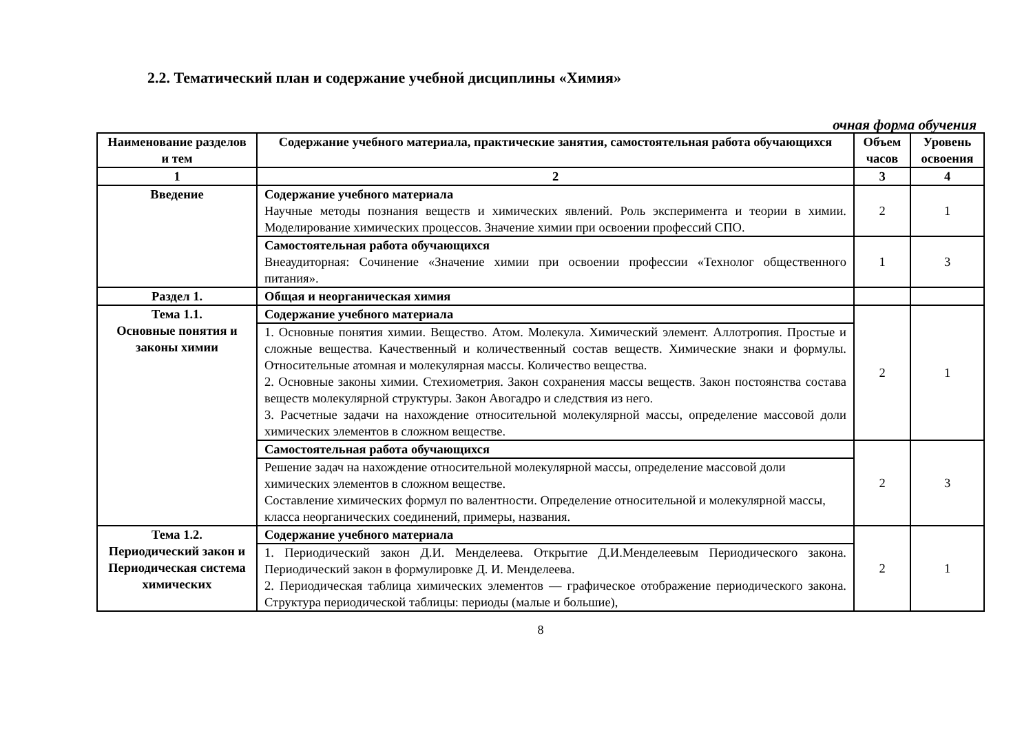2.2. Тематический план и содержание учебной дисциплины «Химия»
очная форма обучения
| Наименование разделов и тем | Содержание учебного материала, практические занятия, самостоятельная работа обучающихся | Объем часов | Уровень освоения |
| --- | --- | --- | --- |
| 1 | 2 | 3 | 4 |
| Введение | Содержание учебного материала Научные методы познания веществ и химических явлений. Роль эксперимента и теории в химии. Моделирование химических процессов. Значение химии при освоении профессий СПО. | 2 | 1 |
| | Самостоятельная работа обучающихся Внеаудиторная: Сочинение «Значение химии при освоении профессии «Технолог общественного питания». | 1 | 3 |
| Раздел 1. | Общая и неорганическая химия | | |
| Тема 1.1. Основные понятия и законы химии | Содержание учебного материала | 2 | 1 |
| | 1. Основные понятия химии. Вещество. Атом. Молекула. Химический элемент. Аллотропия. Простые и сложные вещества. Качественный и количественный состав веществ. Химические знаки и формулы. Относительные атомная и молекулярная массы. Количество вещества. 2. Основные законы химии. Стехиометрия. Закон сохранения массы веществ. Закон постоянства состава веществ молекулярной структуры. Закон Авогадро и следствия из него. 3. Расчетные задачи на нахождение относительной молекулярной массы, определение массовой доли химических элементов в сложном веществе. | | |
| | Самостоятельная работа обучающихся | 2 | 3 |
| | Решение задач на нахождение относительной молекулярной массы, определение массовой доли химических элементов в сложном веществе. Составление химических формул по валентности. Определение относительной и молекулярной массы, класса неорганических соединений, примеры, названия. | | |
| Тема 1.2. Периодический закон и Периодическая система химических | Содержание учебного материала | 2 | 1 |
| | 1. Периодический закон Д.И. Менделеева. Открытие Д.И.Менделеевым Периодического закона. Периодический закон в формулировке Д. И. Менделеева. 2. Периодическая таблица химических элементов — графическое отображение периодического закона. Структура периодической таблицы: периоды (малые и большие), | | |
8